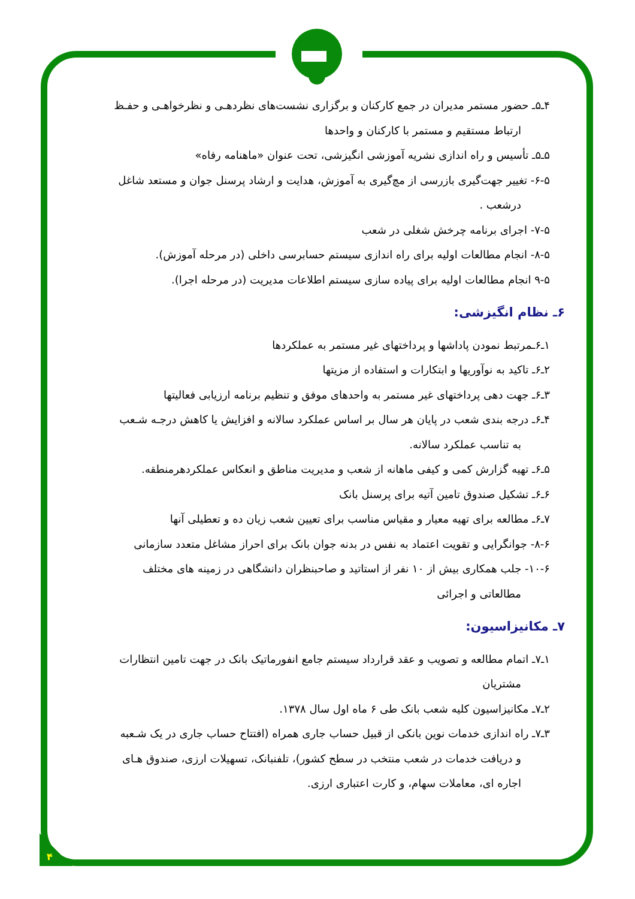۴
۴ـ۵ـ حضور مستمر مدیران در جمع کارکنان و برگزاری نشست‌های نظردهـی و نظرخواهـی و حفـظ
ارتباط مستقیم و مستمر با کارکنان و واحدها
۵ـ۵ـ تأسیس و راه اندازی نشریه آموزشی انگیزشی، تحت عنوان «ماهنامه رفاه»
۶-۵- تغییر جهت‌گیری بازرسی از مچ‌گیری به آموزش، هدایت و ارشاد پرسنل جوان و مستعد شاغل
درشعب .
۷-۵- اجرای برنامه چرخش شغلی در شعب
۸-۵- انجام مطالعات اولیه برای راه اندازی سیستم حسابرسی داخلی (در مرحله آموزش).
۹-۵ انجام مطالعات اولیه برای پیاده سازی سیستم اطلاعات مدیریت (در مرحله اجرا).
۶ـ نظام انگیزشی:
۱ـ۶ـمرتبط نمودن پاداشها و پرداختهای غیر مستمر به عملکردها
۲ـ۶ـ تاکید به نوآوریها و ابتکارات و استفاده از مزیتها
۳ـ۶ـ جهت دهی پرداختهای غیر مستمر به واحدهای موفق و تنظیم برنامه ارزیابی فعالیتها
۴ـ۶ـ درجه بندی شعب در پایان هر سال بر اساس عملکرد سالانه و افزایش یا کاهش درجـه شـعب
به تناسب عملکرد سالانه.
۵ـ۶ـ تهیه گزارش کمی و کیفی ماهانه از شعب و مدیریت مناطق و انعکاس عملکردهرمنطقه.
۶ـ۶ـ تشکیل صندوق تامین آتیه برای پرسنل بانک
۷ـ۶ـ مطالعه برای تهیه معیار و مقیاس مناسب برای تعیین شعب زیان ده و تعطیلی آنها
۸-۶- جوانگرایی و تقویت اعتماد به نفس در بدنه جوان بانک برای احراز مشاغل متعدد سازمانی
۱۰-۶- جلب همکاری بیش از ۱۰ نفر از استاتید و صاحبنظران دانشگاهی در زمینه های مختلف
مطالعاتی و اجرائی
۷ـ مکانیزاسیون:
۱ـ۷ـ اتمام مطالعه و تصویب و عقد قرارداد سیستم جامع انفورماتیک بانک در جهت تامین انتظارات
مشتریان
۲ـ۷ـ مکانیزاسیون کلیه شعب بانک طی ۶ ماه اول سال ۱۳۷۸.
۳ـ۷ـ راه اندازی خدمات نوین بانکی از قبیل حساب جاری همراه (افتتاح حساب جاری در یک شـعبه
و دریافت خدمات در شعب منتخب در سطح کشور)، تلفنبانک، تسهیلات ارزی، صندوق هـای
اجاره ای، معاملات سهام، و کارت اعتباری ارزی.